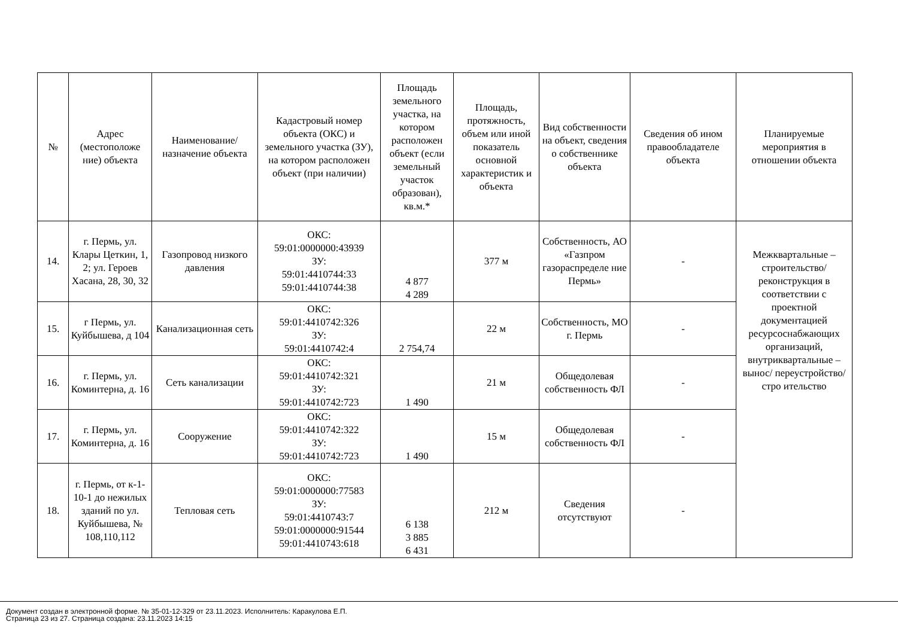| № | Адрес (местоположе ние) объекта | Наименование/ назначение объекта | Кадастровый номер объекта (ОКС) и земельного участка (ЗУ), на котором расположен объект (при наличии) | Площадь земельного участка, на котором расположен объект (если земельный участок образован), кв.м.* | Площадь, протяжность, объем или иной показатель основной характеристик и объекта | Вид собственности на объект, сведения о собственнике объекта | Сведения об ином правообладателе объекта | Планируемые мероприятия в отношении объекта |
| --- | --- | --- | --- | --- | --- | --- | --- | --- |
| 14. | г. Пермь, ул. Клары Цеткин, 1, 2; ул. Героев Хасана, 28, 30, 32 | Газопровод низкого давления | ОКС: 59:01:0000000:43939 ЗУ: 59:01:4410744:33 59:01:4410744:38 | 4 877 4 289 | 377 м | Собственность, АО «Газпром газораспределе ние Пермь» | - | Межквартальные – строительство/ реконструкция в соответствии с проектной документацией ресурсоснабжающих организаций, внутриквартальные –вынос/ переустройство/стро ительство |
| 15. | г Пермь, ул. Куйбышева, д 104 | Канализационная сеть | ОКС: 59:01:4410742:326 ЗУ: 59:01:4410742:4 | 2 754,74 | 22 м | Собственность, МО г. Пермь | - | |
| 16. | г. Пермь, ул. Коминтерна, д. 16 | Сеть канализации | ОКС: 59:01:4410742:321 ЗУ: 59:01:4410742:723 | 1 490 | 21 м | Общедолевая собственность ФЛ | - | |
| 17. | г. Пермь, ул. Коминтерна, д. 16 | Сооружение | ОКС: 59:01:4410742:322 ЗУ: 59:01:4410742:723 | 1 490 | 15 м | Общедолевая собственность ФЛ | - | |
| 18. | г. Пермь, от к-1-10-1 до нежилых зданий по ул. Куйбышева, № 108,110,112 | Тепловая сеть | ОКС: 59:01:0000000:77583 ЗУ: 59:01:4410743:7 59:01:0000000:91544 59:01:4410743:618 | 6 138 3 885 6 431 | 212 м | Сведения отсутствуют | - | |
Документ создан в электронной форме. № 35-01-12-329 от 23.11.2023. Исполнитель: Каракулова Е.П.
Страница 23 из 27. Страница создана: 23.11.2023 14:15